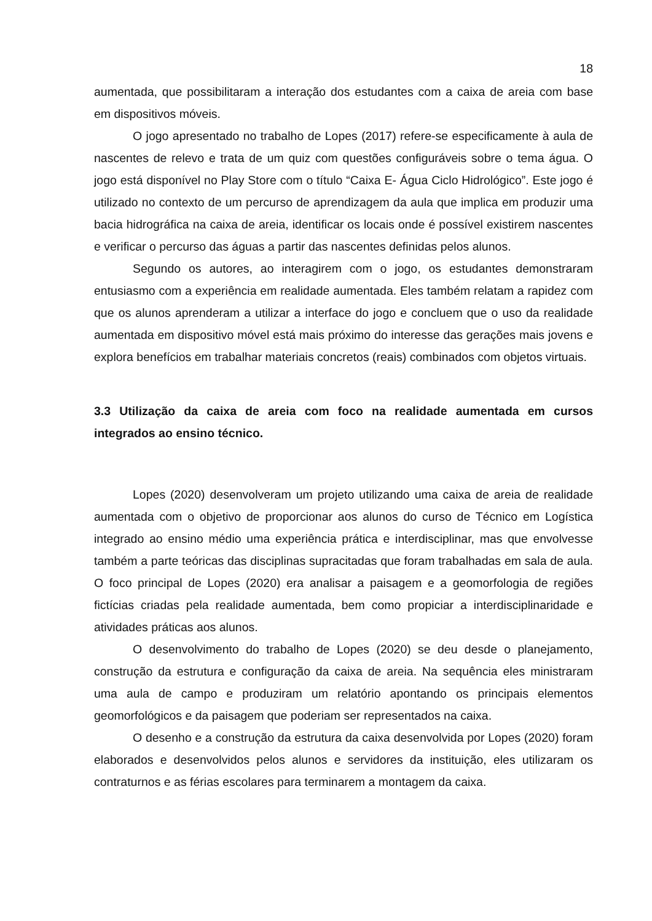18
aumentada, que possibilitaram a interação dos estudantes com a caixa de areia com base em dispositivos móveis.
O jogo apresentado no trabalho de Lopes (2017) refere-se especificamente à aula de nascentes de relevo e trata de um quiz com questões configuráveis sobre o tema água. O jogo está disponível no Play Store com o título “Caixa E- Água Ciclo Hidrológico”. Este jogo é utilizado no contexto de um percurso de aprendizagem da aula que implica em produzir uma bacia hidrográfica na caixa de areia, identificar os locais onde é possível existirem nascentes e verificar o percurso das águas a partir das nascentes definidas pelos alunos.
Segundo os autores, ao interagirem com o jogo, os estudantes demonstraram entusiasmo com a experiência em realidade aumentada. Eles também relatam a rapidez com que os alunos aprenderam a utilizar a interface do jogo e concluem que o uso da realidade aumentada em dispositivo móvel está mais próximo do interesse das gerações mais jovens e explora benefícios em trabalhar materiais concretos (reais) combinados com objetos virtuais.
3.3 Utilização da caixa de areia com foco na realidade aumentada em cursos integrados ao ensino técnico.
Lopes (2020) desenvolveram um projeto utilizando uma caixa de areia de realidade aumentada com o objetivo de proporcionar aos alunos do curso de Técnico em Logística integrado ao ensino médio uma experiência prática e interdisciplinar, mas que envolvesse também a parte teóricas das disciplinas supracitadas que foram trabalhadas em sala de aula. O foco principal de Lopes (2020) era analisar a paisagem e a geomorfologia de regiões fictícias criadas pela realidade aumentada, bem como propiciar a interdisciplinaridade e atividades práticas aos alunos.
O desenvolvimento do trabalho de Lopes (2020) se deu desde o planejamento, construção da estrutura e configuração da caixa de areia. Na sequência eles ministraram uma aula de campo e produziram um relatório apontando os principais elementos geomorfológicos e da paisagem que poderiam ser representados na caixa.
O desenho e a construção da estrutura da caixa desenvolvida por Lopes (2020) foram elaborados e desenvolvidos pelos alunos e servidores da instituição, eles utilizaram os contraturnos e as férias escolares para terminarem a montagem da caixa.